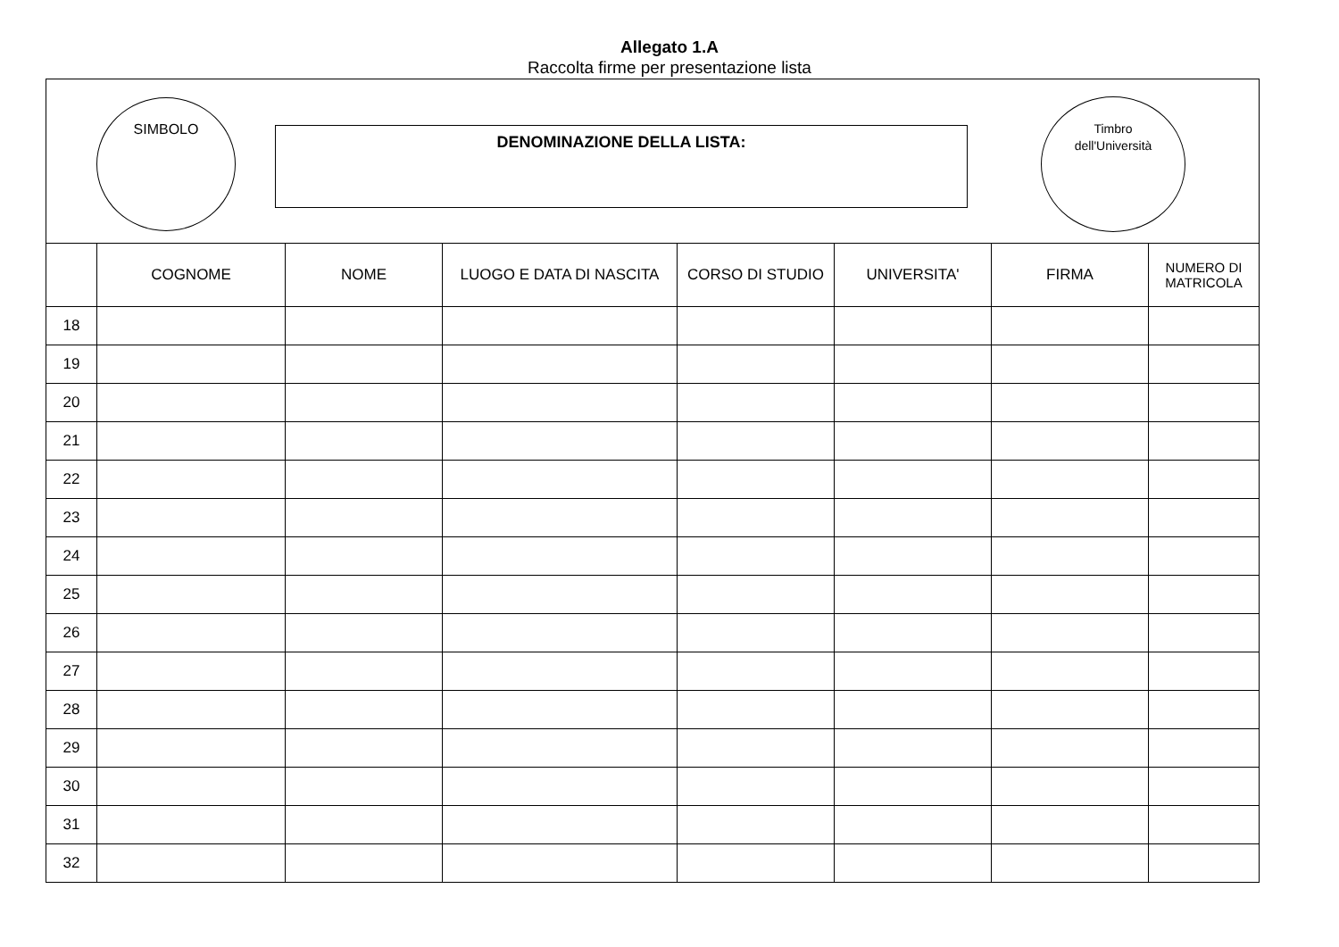Allegato 1.A
Raccolta firme per presentazione lista
SIMBOLO
DENOMINAZIONE DELLA LISTA:
Timbro
dell'Università
| | COGNOME | NOME | LUOGO E DATA DI NASCITA | CORSO DI STUDIO | UNIVERSITA' | FIRMA | NUMERO DI MATRICOLA |
| --- | --- | --- | --- | --- | --- | --- | --- |
| 18 | | | | | | | |
| 19 | | | | | | | |
| 20 | | | | | | | |
| 21 | | | | | | | |
| 22 | | | | | | | |
| 23 | | | | | | | |
| 24 | | | | | | | |
| 25 | | | | | | | |
| 26 | | | | | | | |
| 27 | | | | | | | |
| 28 | | | | | | | |
| 29 | | | | | | | |
| 30 | | | | | | | |
| 31 | | | | | | | |
| 32 | | | | | | | |